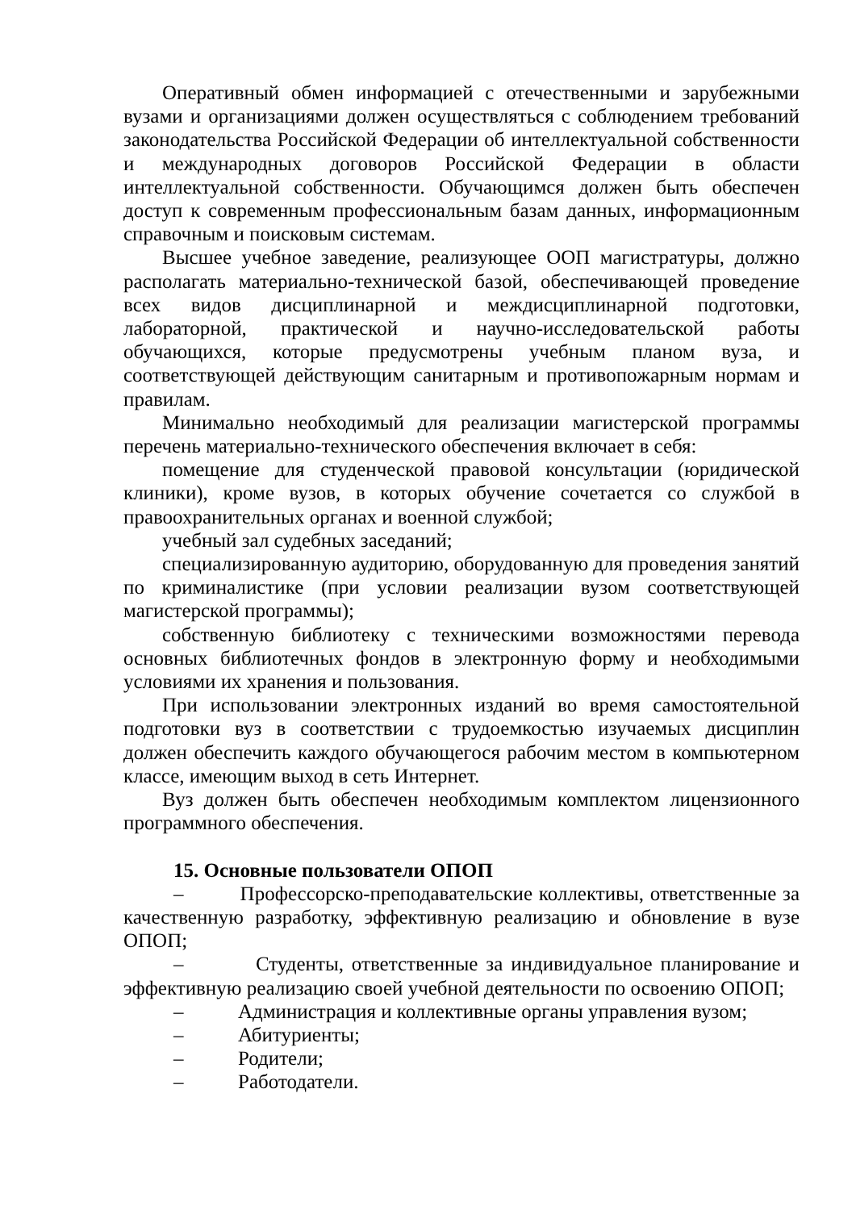Оперативный обмен информацией с отечественными и зарубежными вузами и организациями должен осуществляться с соблюдением требований законодательства Российской Федерации об интеллектуальной собственности и международных договоров Российской Федерации в области интеллектуальной собственности. Обучающимся должен быть обеспечен доступ к современным профессиональным базам данных, информационным справочным и поисковым системам.
Высшее учебное заведение, реализующее ООП магистратуры, должно располагать материально-технической базой, обеспечивающей проведение всех видов дисциплинарной и междисциплинарной подготовки, лабораторной, практической и научно-исследовательской работы обучающихся, которые предусмотрены учебным планом вуза, и соответствующей действующим санитарным и противопожарным нормам и правилам.
Минимально необходимый для реализации магистерской программы перечень материально-технического обеспечения включает в себя:
помещение для студенческой правовой консультации (юридической клиники), кроме вузов, в которых обучение сочетается со службой в правоохранительных органах и военной службой;
учебный зал судебных заседаний;
специализированную аудиторию, оборудованную для проведения занятий по криминалистике (при условии реализации вузом соответствующей магистерской программы);
собственную библиотеку с техническими возможностями перевода основных библиотечных фондов в электронную форму и необходимыми условиями их хранения и пользования.
При использовании электронных изданий во время самостоятельной подготовки вуз в соответствии с трудоемкостью изучаемых дисциплин должен обеспечить каждого обучающегося рабочим местом в компьютерном классе, имеющим выход в сеть Интернет.
Вуз должен быть обеспечен необходимым комплектом лицензионного программного обеспечения.
15. Основные пользователи ОПОП
– Профессорско-преподавательские коллективы, ответственные за качественную разработку, эффективную реализацию и обновление в вузе ОПОП;
– Студенты, ответственные за индивидуальное планирование и эффективную реализацию своей учебной деятельности по освоению ОПОП;
– Администрация и коллективные органы управления вузом;
– Абитуриенты;
– Родители;
– Работодатели.